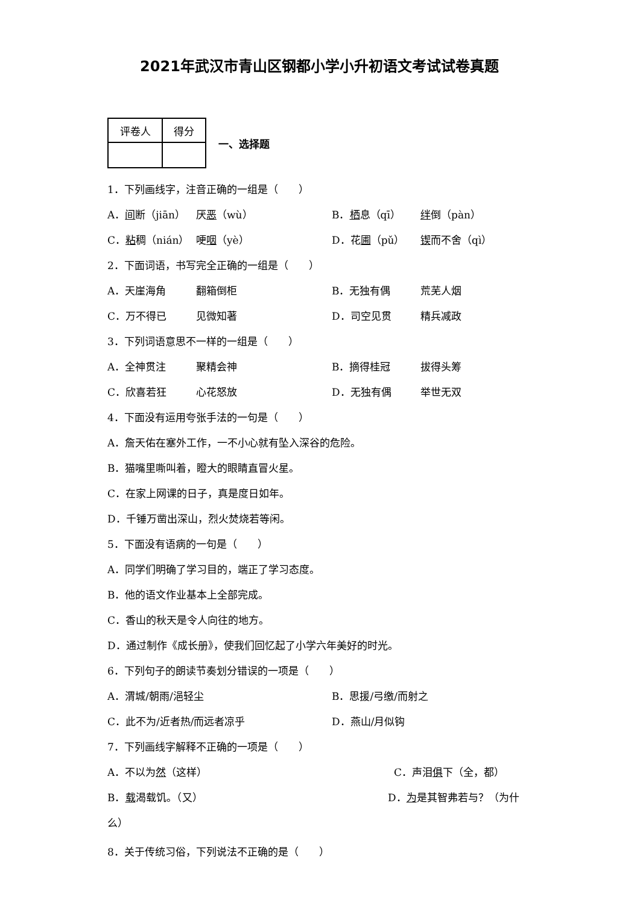2021年武汉市青山区钢都小学小升初语文考试试卷真题
| 评卷人 | 得分 |
一、选择题
1．下列画线字，注音正确的一组是（　　）
A．间断（jiān） 厌恶（wù） B．栖息（qī） 绊倒（pàn）
C．粘稠（nián） 哽咽（yè） D．花圃（pǔ） 锲而不舍（qì）
2．下面词语，书写完全正确的一组是（　　）
A．天崖海角 翻箱倒柜 B．无独有偶 荒芜人烟
C．万不得已 见微知著 D．司空见贯 精兵减政
3．下列词语意思不一样的一组是（　　）
A．全神贯注 聚精会神 B．摘得桂冠 拔得头筹
C．欣喜若狂 心花怒放 D．无独有偶 举世无双
4．下面没有运用夸张手法的一句是（　　）
A．詹天佑在塞外工作，一不小心就有坠入深谷的危险。
B．猫嘴里嘶叫着，瞪大的眼睛直冒火星。
C．在家上网课的日子，真是度日如年。
D．千锤万凿出深山，烈火焚烧若等闲。
5．下面没有语病的一句是（　　）
A．同学们明确了学习目的，端正了学习态度。
B．他的语文作业基本上全部完成。
C．香山的秋天是令人向往的地方。
D．通过制作《成长册》，使我们回忆起了小学六年美好的时光。
6．下列句子的朗读节奏划分错误的一项是（　　）
A．渭城/朝雨/浥轻尘 B．思援/弓缴/而射之
C．此不为/近者热/而远者凉乎 D．燕山/月似钩
7．下列画线字解释不正确的一项是（　　）
A．不以为然（这样） C．声泪俱下（全，都）
B．载渴载饥。（又） D．为是其智弗若与？（为什
么）
8．关于传统习俗，下列说法不正确的是（　　）